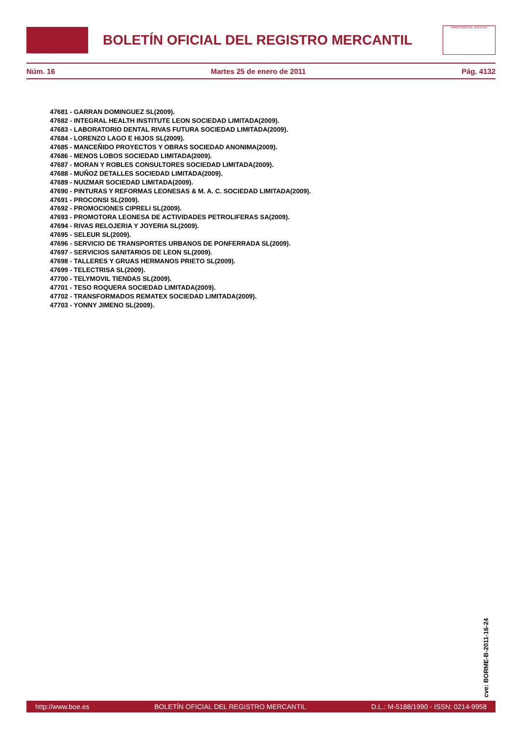BOLETÍN OFICIAL DEL REGISTRO MERCANTIL
MINISTERIO DE JUSTICIA
Núm. 16 Martes 25 de enero de 2011 Pág. 4132
47681 - GARRAN DOMINGUEZ SL(2009).
47682 - INTEGRAL HEALTH INSTITUTE LEON SOCIEDAD LIMITADA(2009).
47683 - LABORATORIO DENTAL RIVAS FUTURA SOCIEDAD LIMITADA(2009).
47684 - LORENZO LAGO E HIJOS SL(2009).
47685 - MANCEÑIDO PROYECTOS Y OBRAS SOCIEDAD ANONIMA(2009).
47686 - MENOS LOBOS SOCIEDAD LIMITADA(2009).
47687 - MORAN Y ROBLES CONSULTORES SOCIEDAD LIMITADA(2009).
47688 - MUÑOZ DETALLES SOCIEDAD LIMITADA(2009).
47689 - NUIZMAR SOCIEDAD LIMITADA(2009).
47690 - PINTURAS Y REFORMAS LEONESAS & M. A. C. SOCIEDAD LIMITADA(2009).
47691 - PROCONSI SL(2009).
47692 - PROMOCIONES CIPRELI SL(2009).
47693 - PROMOTORA LEONESA DE ACTIVIDADES PETROLIFERAS SA(2009).
47694 - RIVAS RELOJERIA Y JOYERIA SL(2009).
47695 - SELEUR SL(2009).
47696 - SERVICIO DE TRANSPORTES URBANOS DE PONFERRADA SL(2009).
47697 - SERVICIOS SANITARIOS DE LEON SL(2009).
47698 - TALLERES Y GRUAS HERMANOS PRIETO SL(2009).
47699 - TELECTRISA SL(2009).
47700 - TELYMOVIL TIENDAS SL(2009).
47701 - TESO ROQUERA SOCIEDAD LIMITADA(2009).
47702 - TRANSFORMADOS REMATEX SOCIEDAD LIMITADA(2009).
47703 - YONNY JIMENO SL(2009).
cve: BORME-B-2011-16-24
http://www.boe.es BOLETÍN OFICIAL DEL REGISTRO MERCANTIL D.L.: M-5188/1990 - ISSN: 0214-9958